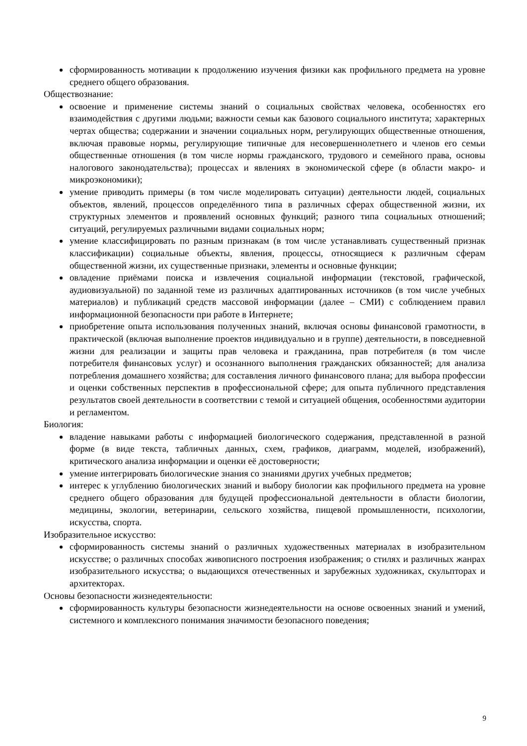сформированность мотивации к продолжению изучения физики как профильного предмета на уровне среднего общего образования.
Обществознание:
освоение и применение системы знаний о социальных свойствах человека, особенностях его взаимодействия с другими людьми; важности семьи как базового социального института; характерных чертах общества; содержании и значении социальных норм, регулирующих общественные отношения, включая правовые нормы, регулирующие типичные для несовершеннолетнего и членов его семьи общественные отношения (в том числе нормы гражданского, трудового и семейного права, основы налогового законодательства); процессах и явлениях в экономической сфере (в области макро- и микроэкономики);
умение приводить примеры (в том числе моделировать ситуации) деятельности людей, социальных объектов, явлений, процессов определённого типа в различных сферах общественной жизни, их структурных элементов и проявлений основных функций; разного типа социальных отношений; ситуаций, регулируемых различными видами социальных норм;
умение классифицировать по разным признакам (в том числе устанавливать существенный признак классификации) социальные объекты, явления, процессы, относящиеся к различным сферам общественной жизни, их существенные признаки, элементы и основные функции;
овладение приёмами поиска и извлечения социальной информации (текстовой, графической, аудиовизуальной) по заданной теме из различных адаптированных источников (в том числе учебных материалов) и публикаций средств массовой информации (далее – СМИ) с соблюдением правил информационной безопасности при работе в Интернете;
приобретение опыта использования полученных знаний, включая основы финансовой грамотности, в практической (включая выполнение проектов индивидуально и в группе) деятельности, в повседневной жизни для реализации и защиты прав человека и гражданина, прав потребителя (в том числе потребителя финансовых услуг) и осознанного выполнения гражданских обязанностей; для анализа потребления домашнего хозяйства; для составления личного финансового плана; для выбора профессии и оценки собственных перспектив в профессиональной сфере; для опыта публичного представления результатов своей деятельности в соответствии с темой и ситуацией общения, особенностями аудитории и регламентом.
Биология:
владение навыками работы с информацией биологического содержания, представленной в разной форме (в виде текста, табличных данных, схем, графиков, диаграмм, моделей, изображений), критического анализа информации и оценки её достоверности;
умение интегрировать биологические знания со знаниями других учебных предметов;
интерес к углублению биологических знаний и выбору биологии как профильного предмета на уровне среднего общего образования для будущей профессиональной деятельности в области биологии, медицины, экологии, ветеринарии, сельского хозяйства, пищевой промышленности, психологии, искусства, спорта.
Изобразительное искусство:
сформированность системы знаний о различных художественных материалах в изобразительном искусстве; о различных способах живописного построения изображения; о стилях и различных жанрах изобразительного искусства; о выдающихся отечественных и зарубежных художниках, скульпторах и архитекторах.
Основы безопасности жизнедеятельности:
сформированность культуры безопасности жизнедеятельности на основе освоенных знаний и умений, системного и комплексного понимания значимости безопасного поведения;
9